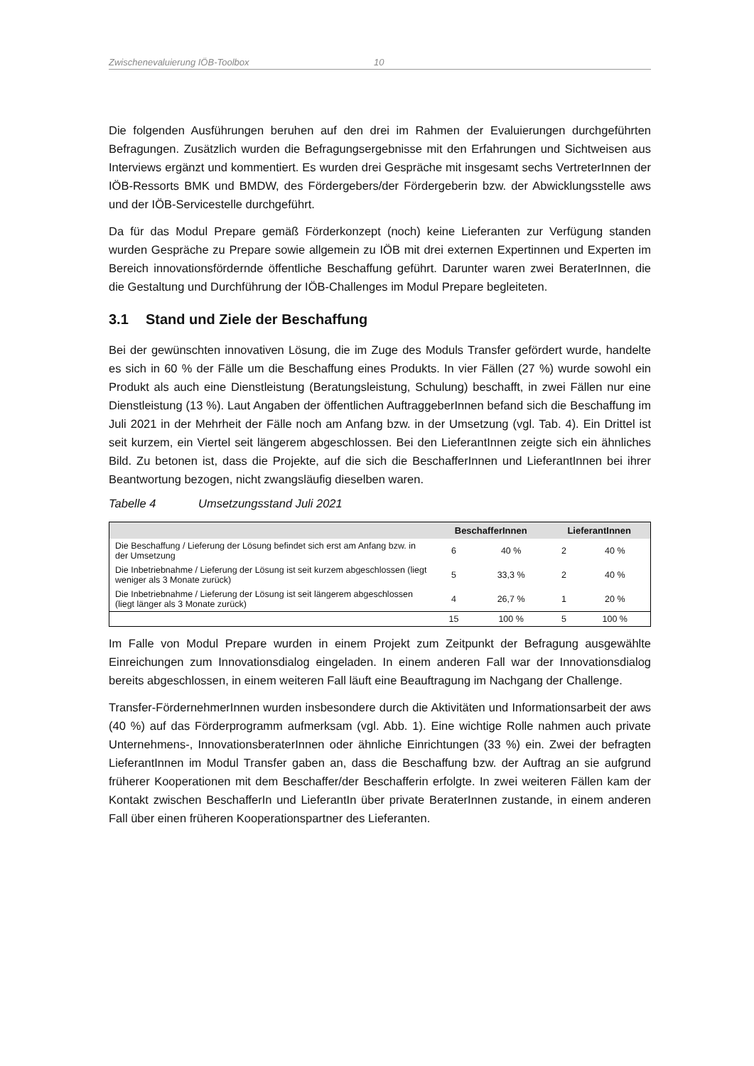Zwischenevaluierung IÖB-Toolbox 10
Die folgenden Ausführungen beruhen auf den drei im Rahmen der Evaluierungen durchgeführten Befragungen. Zusätzlich wurden die Befragungsergebnisse mit den Erfahrungen und Sichtweisen aus Interviews ergänzt und kommentiert. Es wurden drei Gespräche mit insgesamt sechs VertreterInnen der IÖB-Ressorts BMK und BMDW, des Fördergebers/der Fördergeberin bzw. der Abwicklungsstelle aws und der IÖB-Servicestelle durchgeführt.
Da für das Modul Prepare gemäß Förderkonzept (noch) keine Lieferanten zur Verfügung standen wurden Gespräche zu Prepare sowie allgemein zu IÖB mit drei externen Expertinnen und Experten im Bereich innovationsfördernde öffentliche Beschaffung geführt. Darunter waren zwei BeraterInnen, die die Gestaltung und Durchführung der IÖB-Challenges im Modul Prepare begleiteten.
3.1 Stand und Ziele der Beschaffung
Bei der gewünschten innovativen Lösung, die im Zuge des Moduls Transfer gefördert wurde, handelte es sich in 60 % der Fälle um die Beschaffung eines Produkts. In vier Fällen (27 %) wurde sowohl ein Produkt als auch eine Dienstleistung (Beratungsleistung, Schulung) beschafft, in zwei Fällen nur eine Dienstleistung (13 %). Laut Angaben der öffentlichen AuftraggeberInnen befand sich die Beschaffung im Juli 2021 in der Mehrheit der Fälle noch am Anfang bzw. in der Umsetzung (vgl. Tab. 4). Ein Drittel ist seit kurzem, ein Viertel seit längerem abgeschlossen. Bei den LieferantInnen zeigte sich ein ähnliches Bild. Zu betonen ist, dass die Projekte, auf die sich die BeschafferInnen und LieferantInnen bei ihrer Beantwortung bezogen, nicht zwangsläufig dieselben waren.
Tabelle 4 Umsetzungsstand Juli 2021
| | BeschafferInnen | | LieferantInnen | |
| --- | --- | --- | --- | --- |
| Die Beschaffung / Lieferung der Lösung befindet sich erst am Anfang bzw. in der Umsetzung | 6 | 40 % | 2 | 40 % |
| Die Inbetriebnahme / Lieferung der Lösung ist seit kurzem abgeschlossen (liegt weniger als 3 Monate zurück) | 5 | 33,3 % | 2 | 40 % |
| Die Inbetriebnahme / Lieferung der Lösung ist seit längerem abgeschlossen (liegt länger als 3 Monate zurück) | 4 | 26,7 % | 1 | 20 % |
| | 15 | 100 % | 5 | 100 % |
Im Falle von Modul Prepare wurden in einem Projekt zum Zeitpunkt der Befragung ausgewählte Einreichungen zum Innovationsdialog eingeladen. In einem anderen Fall war der Innovationsdialog bereits abgeschlossen, in einem weiteren Fall läuft eine Beauftragung im Nachgang der Challenge.
Transfer-FördernehmerInnen wurden insbesondere durch die Aktivitäten und Informationsarbeit der aws (40 %) auf das Förderprogramm aufmerksam (vgl. Abb. 1). Eine wichtige Rolle nahmen auch private Unternehmens-, InnovationsberaterInnen oder ähnliche Einrichtungen (33 %) ein. Zwei der befragten LieferantInnen im Modul Transfer gaben an, dass die Beschaffung bzw. der Auftrag an sie aufgrund früherer Kooperationen mit dem Beschaffer/der Beschafferin erfolgte. In zwei weiteren Fällen kam der Kontakt zwischen BeschafferIn und LieferantIn über private BeraterInnen zustande, in einem anderen Fall über einen früheren Kooperationspartner des Lieferanten.